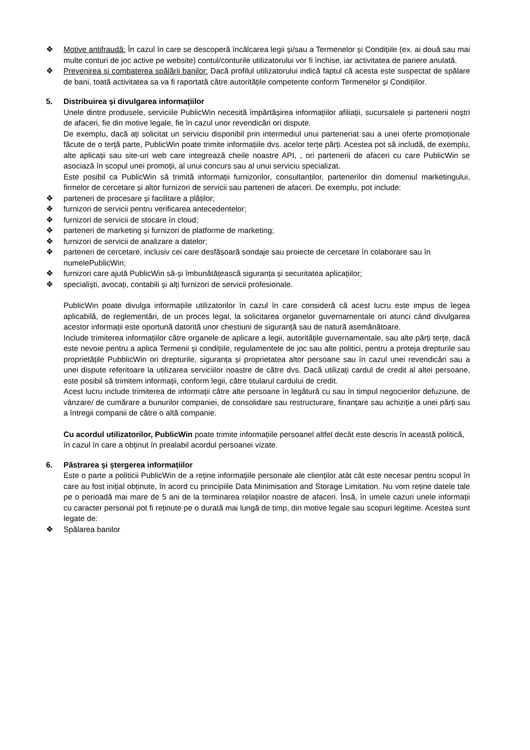❖ Motive antifraudă: În cazul în care se descoperă încălcarea legii și/sau a Termenelor și Condițiile (ex. ai două sau mai multe conturi de joc active pe website) contul/conturile utilizatorului vor fi închise, iar activitatea de pariere anulată.
❖ Prevenirea și combaterea spălării banilor: Dacă profilul utilizatorului indică faptul că acesta este suspectat de spălare de bani, toată activitatea sa va fi raportată către autoritățile competente conform Termenelor și Condițiilor.
5. Distribuirea și divulgarea informațiilor
Unele dintre produsele, serviciile PublicWin necesită împărtășirea informațiilor afiliații, sucursalele și partenerii noștri de afaceri, fie din motive legale, fie în cazul unor revendicări ori dispute.
De exemplu, dacă ați solicitat un serviciu disponibil prin intermediul unui parteneriat sau a unei oferte promoționale făcute de o terță parte, PublicWin poate trimite informațiile dvs. acelor terțe părți. Acestea pot să includă, de exemplu, alte aplicații sau site-uri web care integrează cheile noastre API, , ori partenerii de afaceri cu care PublicWin se asociază în scopul unei promoții, al unui concurs sau al unui serviciu specializat.
Este posibil ca PublicWin să trimită informații furnizorilor, consultanților, partenerilor din domeniul marketingului, firmelor de cercetare și altor furnizori de servicii sau parteneri de afaceri. De exemplu, pot include:
❖ parteneri de procesare și facilitare a plăților;
❖ furnizori de servicii pentru verificarea antecedentelor;
❖ furnizori de servicii de stocare în cloud;
❖ parteneri de marketing și furnizori de platforme de marketing;
❖ furnizori de servicii de analizare a datelor;
❖ parteneri de cercetare, inclusiv cei care desfășoară sondaje sau proiecte de cercetare în colaborare sau în numelePublicWin;
❖ furnizori care ajută PublicWin să-și îmbunătățească siguranța și securitatea aplicațiilor;
❖ specialiști, avocați, contabili și alți furnizori de servicii profesionale.
PublicWin poate divulga informațiile utilizatorilor în cazul în care consideră că acest lucru este impus de legea aplicabilă, de reglementări, de un proces legal, la solicitarea organelor guvernamentale ori atunci când divulgarea acestor informații este oportună datorită unor chestiuni de siguranță sau de natură asemănătoare.
Include trimiterea informațiilor către organele de aplicare a legii, autoritățile guvernamentale, sau alte părți terțe, dacă este nevoie pentru a aplica Termenii și condițiile, regulamentele de joc sau alte politici, pentru a proteja drepturile sau proprietățile PubblicWin ori drepturile, siguranța și proprietatea altor persoane sau în cazul unei revendicări sau a unei dispute referitoare la utilizarea serviciilor noastre de către dvs. Dacă utilizați cardul de credit al altei persoane, este posibil să trimitem informații, conform legii, către titularul cardului de credit.
Acest lucru include trimiterea de informații către alte persoane în legătură cu sau în timpul negocierilor defuziune, de vânzare/ de cumărare a bunurilor companiei, de consolidare sau restructurare, finanțare sau achiziție a unei părți sau a întregii companii de către o altă companie.
Cu acordul utilizatorilor, PublicWin poate trimite informațiile persoanel altfel decât este descris în această politică, în cazul în care a obținut în prealabil acordul persoanei vizate.
6. Păstrarea și ștergerea informațiilor
Este o parte a politicii PublicWin de a reține informațiile personale ale clienților atât cât este necesar pentru scopul în care au fost inițial obținute, în acord cu principiile Data Minimisation and Storage Limitation. Nu vom reține datele tale pe o perioadă mai mare de 5 ani de la terminarea relațiilor noastre de afaceri. Însă, în umele cazuri unele informații cu caracter personal pot fi reținute pe o durată mai lungă de timp, din motive legale sau scopuri legitime. Acestea sunt legate de:
❖ Spălarea banilor